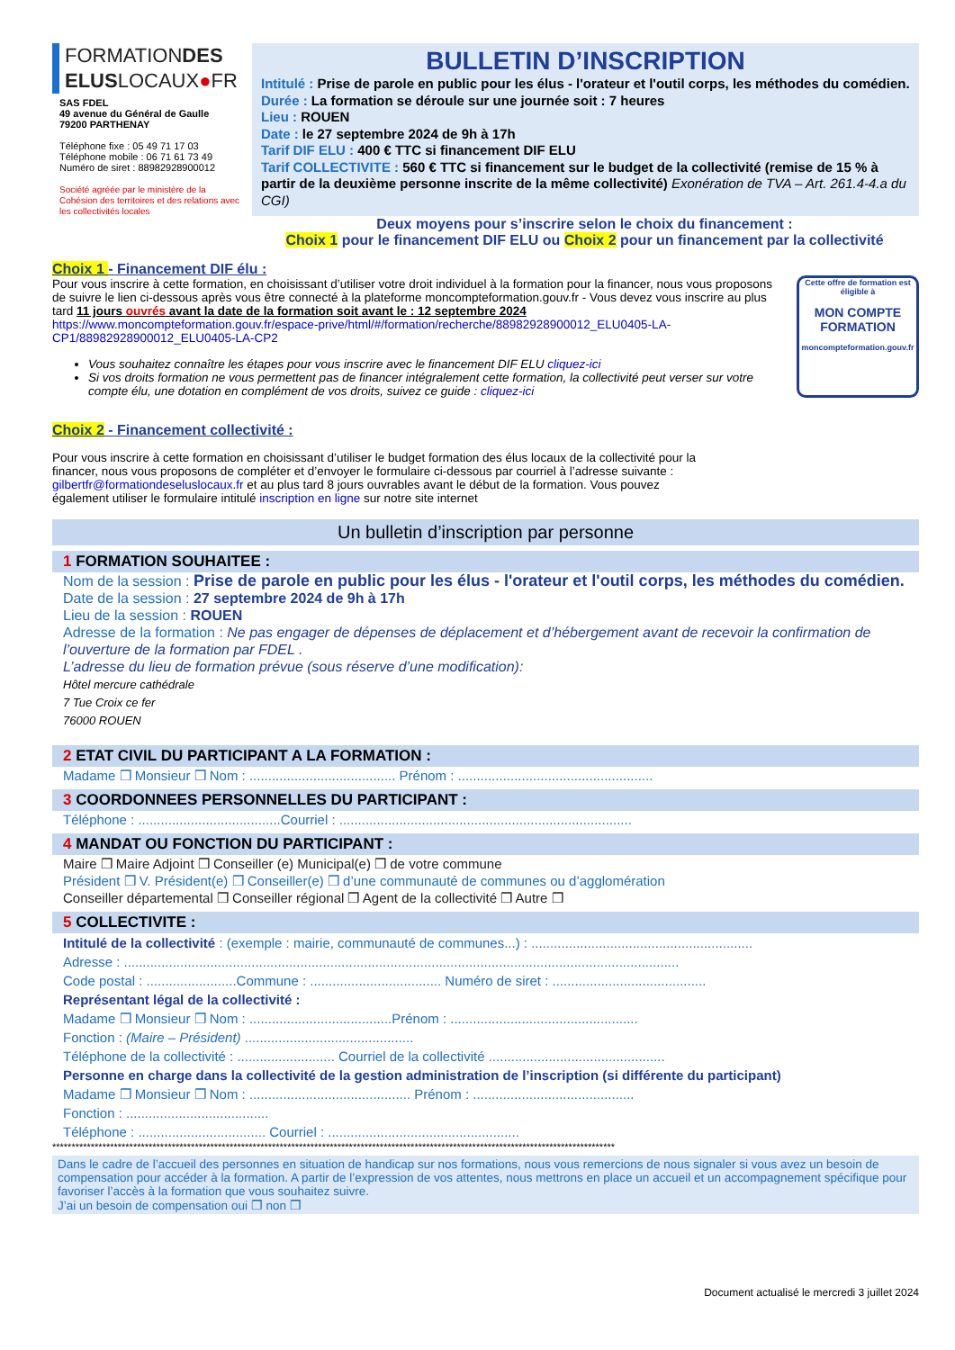FORMATIONDES
ELUSLOCAUX●FR
SAS FDEL
49 avenue du Général de Gaulle
79200 PARTHENAY
Téléphone fixe : 05 49 71 17 03
Téléphone mobile : 06 71 61 73 49
Numéro de siret : 88982928900012
Société agréée par le ministère de la Cohésion des territoires et des relations avec les collectivités locales
BULLETIN D’INSCRIPTION
Intitulé : Prise de parole en public pour les élus - l'orateur et l'outil corps, les méthodes du comédien.
Durée : La formation se déroule sur une journée soit : 7 heures
Lieu : ROUEN
Date : le 27 septembre 2024 de 9h à 17h
Tarif DIF ELU : 400 € TTC si financement DIF ELU
Tarif COLLECTIVITE : 560 € TTC si financement sur le budget de la collectivité (remise de 15 % à partir de la deuxième personne inscrite de la même collectivité) Exonération de TVA – Art. 261.4-4.a du CGI)
Deux moyens pour s’inscrire selon le choix du financement :
Choix 1 pour le financement DIF ELU ou Choix 2 pour un financement par la collectivité
Choix 1 - Financement DIF élu :
Pour vous inscrire à cette formation, en choisissant d’utiliser votre droit individuel à la formation pour la financer, nous vous proposons de suivre le lien ci-dessous après vous être connecté à la plateforme moncompteformation.gouv.fr - Vous devez vous inscrire au plus tard 11 jours ouvrés avant la date de la formation soit avant le : 12 septembre 2024
https://www.moncompteformation.gouv.fr/espace-prive/html/#/formation/recherche/88982928900012_ELU0405-LA-CP1/88982928900012_ELU0405-LA-CP2
Vous souhaitez connaître les étapes pour vous inscrire avec le financement DIF ELU cliquez-ici
Si vos droits formation ne vous permettent pas de financer intégralement cette formation, la collectivité peut verser sur votre compte élu, une dotation en complément de vos droits, suivez ce guide : cliquez-ici
Cette offre de formation est éligible à
MON COMPTE FORMATION
moncompteformation.gouv.fr
Choix 2 - Financement collectivité :
Pour vous inscrire à cette formation en choisissant d’utiliser le budget formation des élus locaux de la collectivité pour la financer, nous vous proposons de compléter et d’envoyer le formulaire ci-dessous par courriel à l’adresse suivante : gilbertfr@formationdeseluslocaux.fr et au plus tard 8 jours ouvrables avant le début de la formation. Vous pouvez également utiliser le formulaire intitulé inscription en ligne sur notre site internet
Un bulletin d’inscription par personne
1 FORMATION SOUHAITEE :
Nom de la session : Prise de parole en public pour les élus - l'orateur et l'outil corps, les méthodes du comédien.
Date de la session : 27 septembre 2024 de 9h à 17h
Lieu de la session : ROUEN
Adresse de la formation : Ne pas engager de dépenses de déplacement et d’hébergement avant de recevoir la confirmation de l’ouverture de la formation par FDEL .
L’adresse du lieu de formation prévue (sous réserve d’une modification):
Hôtel mercure cathédrale
7 Tue Croix ce fer
76000 ROUEN
2 ETAT CIVIL DU PARTICIPANT A LA FORMATION :
Madame ❒ Monsieur ❒ Nom : ....................................... Prénom : ....................................................
3 COORDONNEES PERSONNELLES DU PARTICIPANT :
Téléphone : ......................................Courriel : ..............................................................................
4 MANDAT OU FONCTION DU PARTICIPANT :
Maire ❒ Maire Adjoint ❒ Conseiller (e) Municipal(e) ❒ de votre commune
Président ❒ V. Président(e) ❒ Conseiller(e) ❒ d’une communauté de communes ou d’agglomération
Conseiller départemental ❒ Conseiller régional ❒ Agent de la collectivité ❒ Autre ❒
5 COLLECTIVITE :
Intitulé de la collectivité : (exemple : mairie, communauté de communes...) : ...........................................................
Adresse : ....................................................................................................................................................
Code postal : ........................Commune : ................................... Numéro de siret : .........................................
Représentant légal de la collectivité :
Madame ❒ Monsieur ❒ Nom : ......................................Prénom : ..................................................
Fonction : (Maire – Président) .............................................
Téléphone de la collectivité : .......................... Courriel de la collectivité ...............................................
Personne en charge dans la collectivité de la gestion administration de l’inscription (si différente du participant)
Madame ❒ Monsieur ❒ Nom : ........................................... Prénom : ...........................................
Fonction : ......................................
Téléphone : .................................. Courriel : ...................................................
**************************************************************************************************************************************************
Dans le cadre de l’accueil des personnes en situation de handicap sur nos formations, nous vous remercions de nous signaler si vous avez un besoin de compensation pour accéder à la formation. A partir de l’expression de vos attentes, nous mettrons en place un accueil et un accompagnement spécifique pour favoriser l’accès à la formation que vous souhaitez suivre.
J’ai un besoin de compensation oui ❒ non ❒
Document actualisé le mercredi 3 juillet 2024